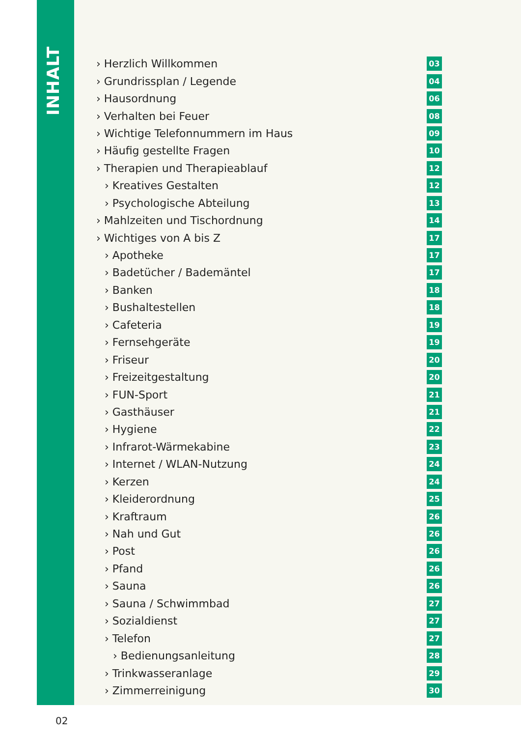INHALT
› Herzlich Willkommen 03
› Grundrissplan / Legende 04
› Hausordnung 06
› Verhalten bei Feuer 08
› Wichtige Telefonnummern im Haus 09
› Häufig gestellte Fragen 10
› Therapien und Therapieablauf 12
› Kreatives Gestalten 12
› Psychologische Abteilung 13
› Mahlzeiten und Tischordnung 14
› Wichtiges von A bis Z 17
› Apotheke 17
› Badetücher / Bademäntel 17
› Banken 18
› Bushaltestellen 18
› Cafeteria 19
› Fernsehgeräte 19
› Friseur 20
› Freizeitgestaltung 20
› FUN-Sport 21
› Gasthäuser 21
› Hygiene 22
› Infrarot-Wärmekabine 23
› Internet / WLAN-Nutzung 24
› Kerzen 24
› Kleiderordnung 25
› Kraftraum 26
› Nah und Gut 26
› Post 26
› Pfand 26
› Sauna 26
› Sauna / Schwimmbad 27
› Sozialdienst 27
› Telefon 27
› Bedienungsanleitung 28
› Trinkwasseranlage 29
› Zimmerreinigung 30
02